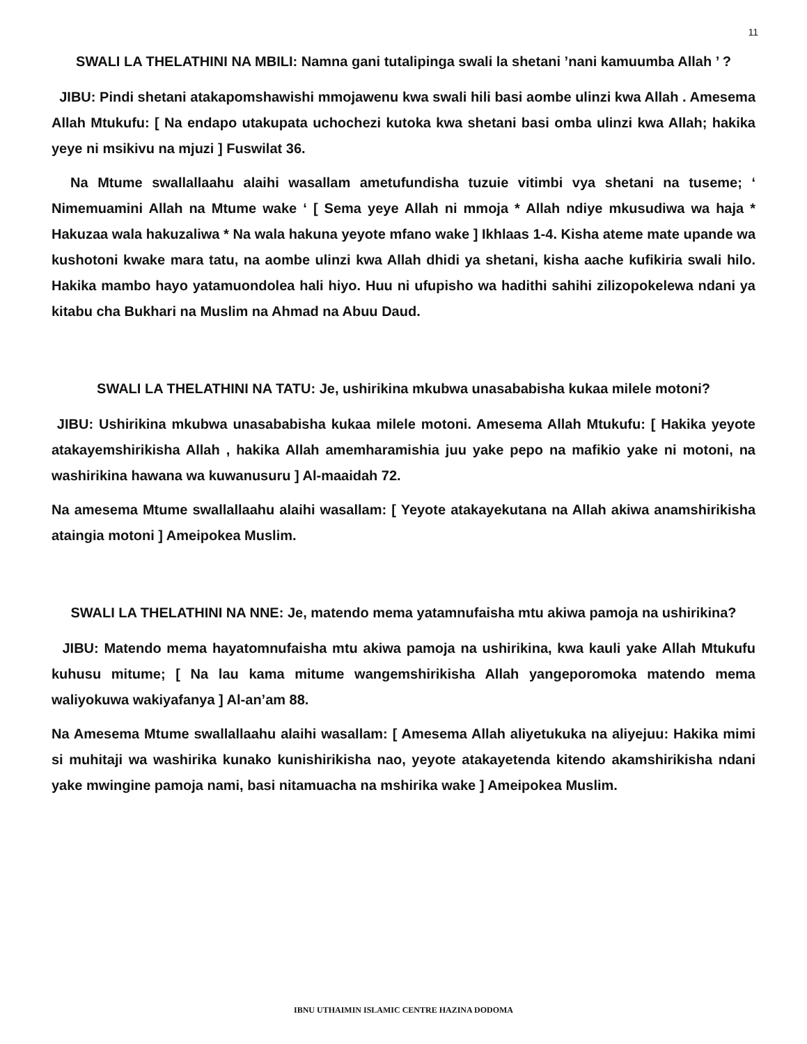11
SWALI LA THELATHINI NA MBILI: Namna gani tutalipinga swali la shetani ’nani kamuumba Allah ’ ?
JIBU: Pindi shetani atakapomshawishi mmojawenu kwa swali hili basi aombe ulinzi kwa Allah . Amesema Allah Mtukufu: [ Na endapo utakupata uchochezi kutoka kwa shetani basi omba ulinzi kwa Allah; hakika yeye ni msikivu na mjuzi ] Fuswilat 36.
Na Mtume swallallaahu alaihi wasallam ametufundisha tuzuie vitimbi vya shetani na tuseme; ‘ Nimemuamini Allah na Mtume wake ‘ [ Sema yeye Allah ni mmoja * Allah ndiye mkusudiwa wa haja * Hakuzaa wala hakuzaliwa * Na wala hakuna yeyote mfano wake ] Ikhlaas 1-4. Kisha ateme mate upande wa kushotoni kwake mara tatu, na aombe ulinzi kwa Allah dhidi ya shetani, kisha aache kufikiria swali hilo. Hakika mambo hayo yatamuondolea hali hiyo. Huu ni ufupisho wa hadithi sahihi zilizopokelewa ndani ya kitabu cha Bukhari na Muslim na Ahmad na Abuu Daud.
SWALI LA THELATHINI NA TATU: Je, ushirikina mkubwa unasababisha kukaa milele motoni?
JIBU: Ushirikina mkubwa unasababisha kukaa milele motoni. Amesema Allah Mtukufu: [ Hakika yeyote atakayemshirikisha Allah , hakika Allah amemharamishia juu yake pepo na mafikio yake ni motoni, na washirikina hawana wa kuwanusuru ] Al-maaidah 72.
Na amesema Mtume swallallaahu alaihi wasallam: [ Yeyote atakayekutana na Allah akiwa anamshirikisha ataingia motoni ] Ameipokea Muslim.
SWALI LA THELATHINI NA NNE: Je, matendo mema yatamnufaisha mtu akiwa pamoja na ushirikina?
JIBU: Matendo mema hayatomnufaisha mtu akiwa pamoja na ushirikina, kwa kauli yake Allah Mtukufu kuhusu mitume; [ Na lau kama mitume wangemshirikisha Allah yangeporomoka matendo mema waliyokuwa wakiyafanya ] Al-an’am 88.
Na Amesema Mtume swallallaahu alaihi wasallam: [ Amesema Allah aliyetukuka na aliyejuu: Hakika mimi si muhitaji wa washirika kunako kunishirikisha nao, yeyote atakayetenda kitendo akamshirikisha ndani yake mwingine pamoja nami, basi nitamuacha na mshirika wake ] Ameipokea Muslim.
IBNU UTHAIMIN ISLAMIC CENTRE HAZINA DODOMA